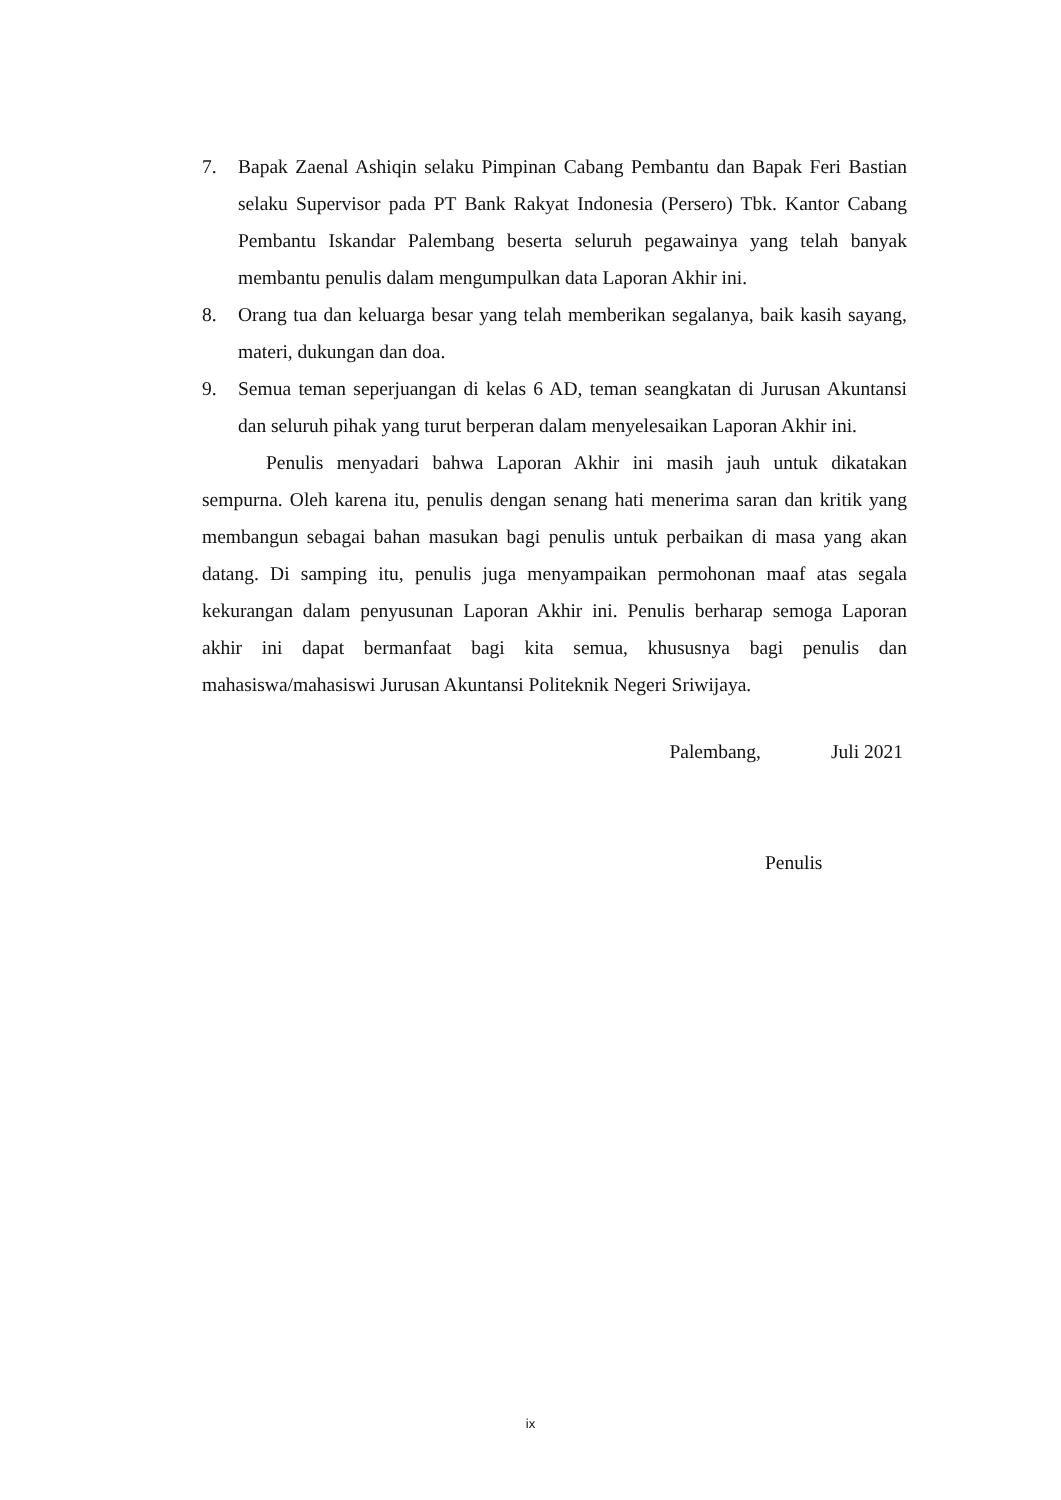7. Bapak Zaenal Ashiqin selaku Pimpinan Cabang Pembantu dan Bapak Feri Bastian selaku Supervisor pada PT Bank Rakyat Indonesia (Persero) Tbk. Kantor Cabang Pembantu Iskandar Palembang beserta seluruh pegawainya yang telah banyak membantu penulis dalam mengumpulkan data Laporan Akhir ini.
8. Orang tua dan keluarga besar yang telah memberikan segalanya, baik kasih sayang, materi, dukungan dan doa.
9. Semua teman seperjuangan di kelas 6 AD, teman seangkatan di Jurusan Akuntansi dan seluruh pihak yang turut berperan dalam menyelesaikan Laporan Akhir ini.
Penulis menyadari bahwa Laporan Akhir ini masih jauh untuk dikatakan sempurna. Oleh karena itu, penulis dengan senang hati menerima saran dan kritik yang membangun sebagai bahan masukan bagi penulis untuk perbaikan di masa yang akan datang. Di samping itu, penulis juga menyampaikan permohonan maaf atas segala kekurangan dalam penyusunan Laporan Akhir ini. Penulis berharap semoga Laporan akhir ini dapat bermanfaat bagi kita semua, khususnya bagi penulis dan mahasiswa/mahasiswi Jurusan Akuntansi Politeknik Negeri Sriwijaya.
Palembang, Juli 2021
Penulis
ix